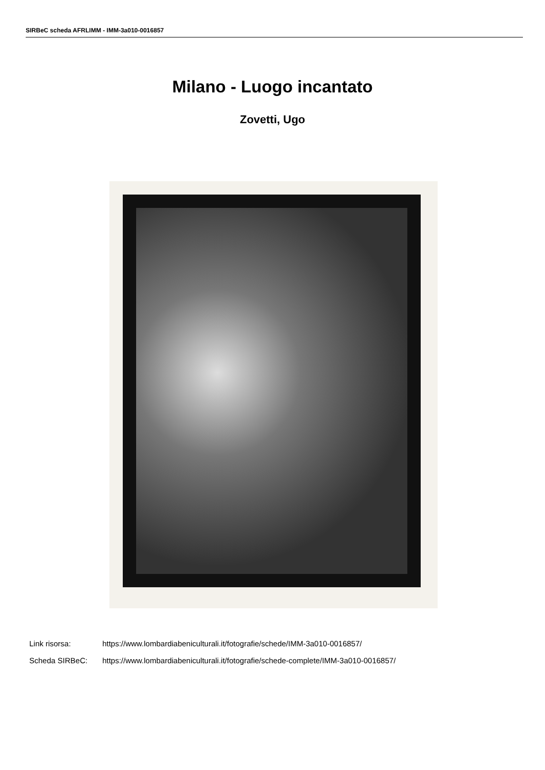SIRBeC scheda AFRLIMM - IMM-3a010-0016857
Milano - Luogo incantato
Zovetti, Ugo
Link risorsa: https://www.lombardiabeniculturali.it/fotografie/schede/IMM-3a010-0016857/
Scheda SIRBeC: https://www.lombardiabeniculturali.it/fotografie/schede-complete/IMM-3a010-0016857/